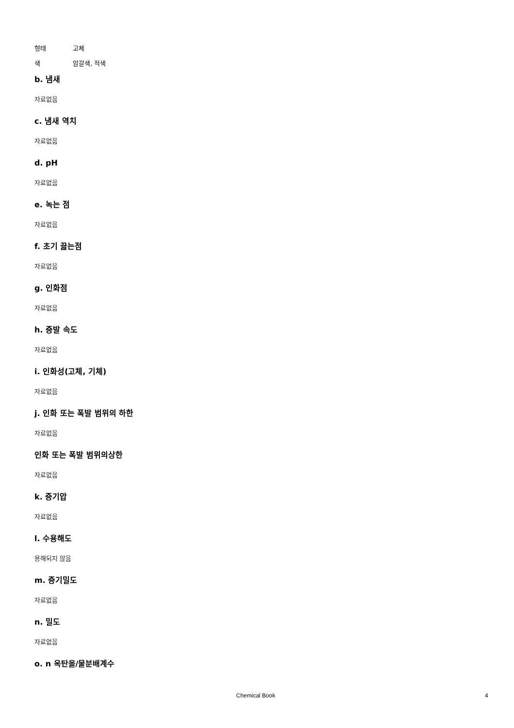형태 고체
색 암갈색, 적색
b. 냄새
자료없음
c. 냄새 역치
자료없음
d. pH
자료없음
e. 녹는 점
자료없음
f. 초기 끓는점
자료없음
g. 인화점
자료없음
h. 증발 속도
자료없음
i. 인화성(고체, 기체)
자료없음
j. 인화 또는 폭발 범위의 하한
자료없음
인화 또는 폭발 범위의상한
자료없음
k. 증기압
자료없음
l. 수용해도
용해되지 않음
m. 증기밀도
자료없음
n. 밀도
자료없음
o. n 옥탄올/물분배계수
Chemical Book 4